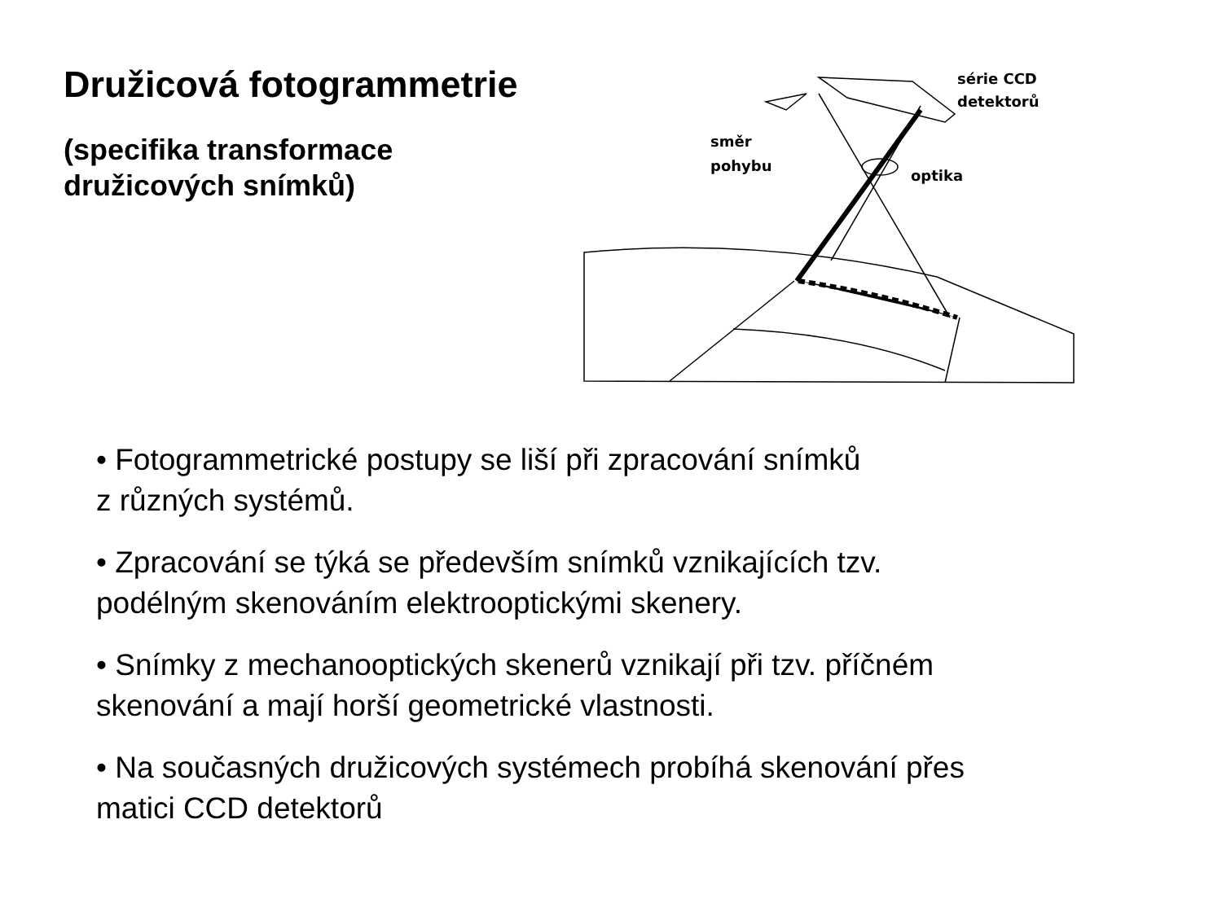Družicová fotogrammetrie
(specifika transformace
družicových snímků)
série CCD
detektorů
směr
pohybu
optika
• Fotogrammetrické postupy se liší při zpracování snímků
z různých systémů.
• Zpracování se týká se především snímků vznikajících tzv.
podélným skenováním elektrooptickými skenery.
• Snímky z mechanooptických skenerů vznikají při tzv. příčném
skenování a mají horší geometrické vlastnosti.
• Na současných družicových systémech probíhá skenování přes
matici CCD detektorů